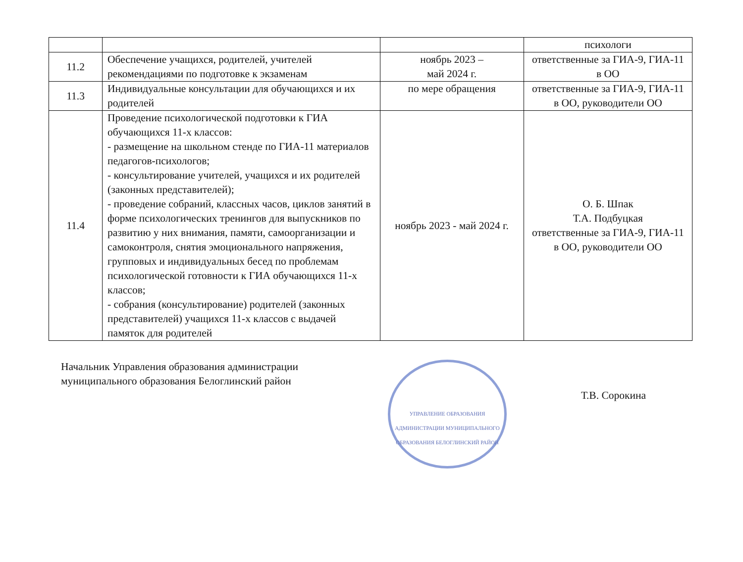| | | | психологи |
| 11.2 | Обеспечение учащихся, родителей, учителей рекомендациями по подготовке к экзаменам | ноябрь 2023 – май 2024 г. | ответственные за ГИА-9, ГИА-11 в ОО |
| 11.3 | Индивидуальные консультации для обучающихся и их родителей | по мере обращения | ответственные за ГИА-9, ГИА-11 в ОО, руководители ОО |
| 11.4 | Проведение психологической подготовки к ГИА обучающихся 11-х классов: - размещение на школьном стенде по ГИА-11 материалов педагогов-психологов; - консультирование учителей, учащихся и их родителей (законных представителей); - проведение собраний, классных часов, циклов занятий в форме психологических тренингов для выпускников по развитию у них внимания, памяти, самоорганизации и самоконтроля, снятия эмоционального напряжения, групповых и индивидуальных бесед по проблемам психологической готовности к ГИА обучающихся 11-х классов; - собрания (консультирование) родителей (законных представителей) учащихся 11-х классов с выдачей памяток для родителей | ноябрь 2023 - май 2024 г. | О. Б. Шпак Т.А. Подбуцкая ответственные за ГИА-9, ГИА-11 в ОО, руководители ОО |
Начальник Управления образования администрации муниципального образования Белоглинский район
УПРАВЛЕНИЕ ОБРАЗОВАНИЯ АДМИНИСТРАЦИИ МУНИЦИПАЛЬНОГО ОБРАЗОВАНИЯ БЕЛОГЛИНСКИЙ РАЙОН
Т.В. Сорокина